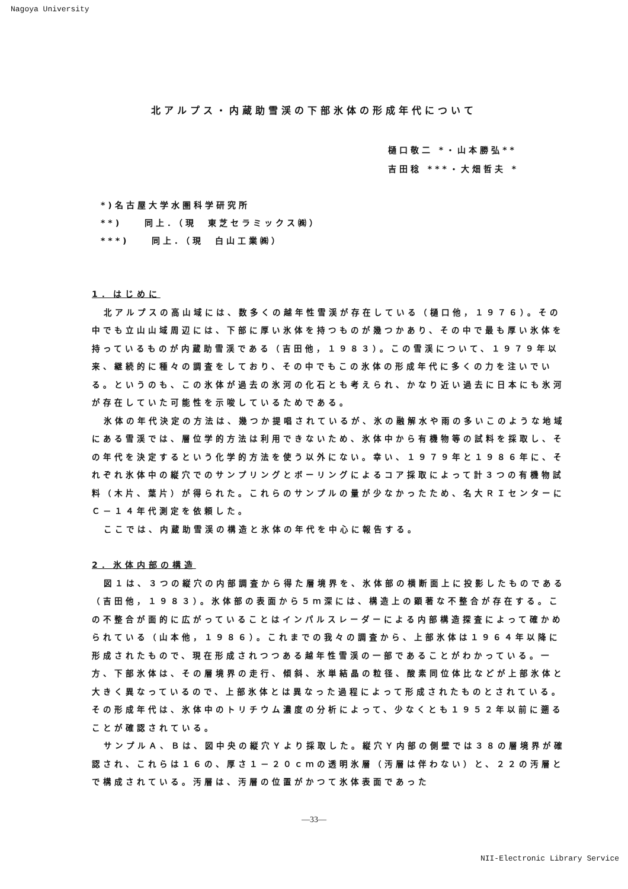Nagoya University
北アルプス・内蔵助雪渓の下部氷体の形成年代について
樋口敬二 *・山本勝弘**
吉田稔 ***・大畑哲夫 *
*)名古屋大学水圏科学研究所
**)　　同上．（現　東芝セラミックス㈱）
***)　　同上．（現　白山工業㈱）
1．はじめに
北アルプスの高山域には、数多くの越年性雪渓が存在している（樋口他，１９７６）。その中でも立山山域周辺には、下部に厚い氷体を持つものが幾つかあり、その中で最も厚い氷体を持っているものが内蔵助雪渓である（吉田他，１９８３）。この雪渓について、１９７９年以来、継続的に種々の調査をしており、その中でもこの氷体の形成年代に多くの力を注いでいる。というのも、この氷体が過去の氷河の化石とも考えられ、かなり近い過去に日本にも氷河が存在していた可能性を示唆しているためである。
氷体の年代決定の方法は、幾つか提唱されているが、氷の融解水や雨の多いこのような地域にある雪渓では、層位学的方法は利用できないため、氷体中から有機物等の試料を採取し、その年代を決定するという化学的方法を使う以外にない。幸い、１９７９年と１９８６年に、それぞれ氷体中の縦穴でのサンプリングとボーリングによるコア採取によって計３つの有機物試料（木片、葉片）が得られた。これらのサンプルの量が少なかったため、名大ＲＩセンターにＣ－１４年代測定を依頼した。
ここでは、内蔵助雪渓の構造と氷体の年代を中心に報告する。
2．氷体内部の構造
図１は、３つの縦穴の内部調査から得た層境界を、氷体部の横断面上に投影したものである（吉田他，１９８３）。氷体部の表面から５ｍ深には、構造上の顕著な不整合が存在する。この不整合が面的に広がっていることはインパルスレーダーによる内部構造探査によって確かめられている（山本他，１９８６）。これまでの我々の調査から、上部氷体は１９６４年以降に形成されたもので、現在形成されつつある越年性雪渓の一部であることがわかっている。一方、下部氷体は、その層境界の走行、傾斜、氷単結晶の粒径、酸素同位体比などが上部氷体と大きく異なっているので、上部氷体とは異なった過程によって形成されたものとされている。その形成年代は、氷体中のトリチウム濃度の分析によって、少なくとも１９５２年以前に遡ることが確認されている。
サンプルＡ、Ｂは、図中央の縦穴Ｙより採取した。縦穴Ｙ内部の側壁では３８の層境界が確認され、これらは１６の、厚さ１－２０ｃｍの透明氷層（汚層は伴わない）と、２２の汚層とで構成されている。汚層は、汚層の位置がかつて氷体表面であった
—33—
NII-Electronic Library Service